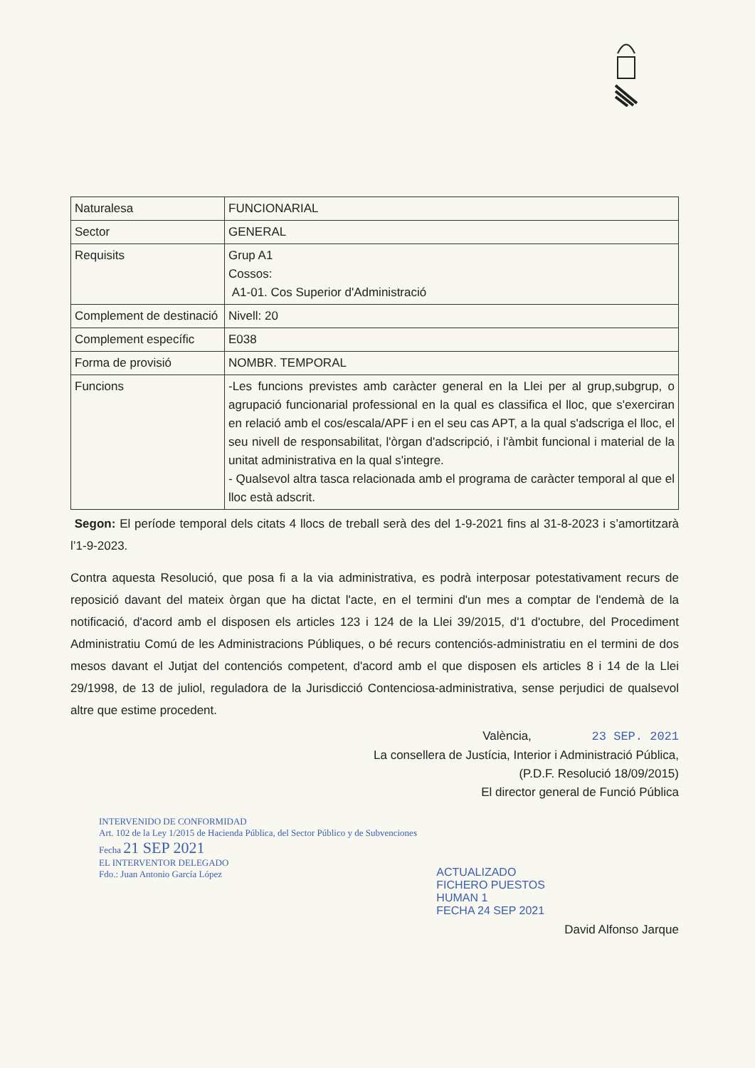| Naturalesa | FUNCIONARIAL |
| Sector | GENERAL |
| Requisits | Grup A1 Cossos: A1-01. Cos Superior d'Administració |
| Complement de destinació | Nivell: 20 |
| Complement específic | E038 |
| Forma de provisió | NOMBR. TEMPORAL |
| Funcions | -Les funcions previstes amb caràcter general en la Llei per al grup,subgrup, o agrupació funcionarial professional en la qual es classifica el lloc, que s'exerciran en relació amb el cos/escala/APF i en el seu cas APT, a la qual s'adscriga el lloc, el seu nivell de responsabilitat, l'òrgan d'adscripció, i l'àmbit funcional i material de la unitat administrativa en la qual s'integre. - Qualsevol altra tasca relacionada amb el programa de caràcter temporal al que el lloc està adscrit. |
Segon: El període temporal dels citats 4 llocs de treball serà des del 1-9-2021 fins al 31-8-2023 i s’amortitzarà l’1-9-2023.
Contra aquesta Resolució, que posa fi a la via administrativa, es podrà interposar potestativament recurs de reposició davant del mateix òrgan que ha dictat l'acte, en el termini d'un mes a comptar de l'endemà de la notificació, d'acord amb el disposen els articles 123 i 124 de la Llei 39/2015, d'1 d'octubre, del Procediment Administratiu Comú de les Administracions Públiques, o bé recurs contenciós-administratiu en el termini de dos mesos davant el Jutjat del contenciós competent, d'acord amb el que disposen els articles 8 i 14 de la Llei 29/1998, de 13 de juliol, reguladora de la Jurisdicció Contenciosa-administrativa, sense perjudici de qualsevol altre que estime procedent.
València, 23 SEP. 2021
La consellera de Justícia, Interior i Administració Pública,
(P.D.F. Resolució 18/09/2015)
El director general de Funció Pública
INTERVENIDO DE CONFORMIDAD
Art. 102 de la Ley 1/2015 de Hacienda Pública, del Sector Público y de Subvenciones
Fecha 21 SEP 2021
EL INTERVENTOR DELEGADO
Fdo.: Juan Antonio García López
ACTUALIZADO
FICHERO PUESTOS
HUMAN 1
FECHA 24 SEP 2021
David Alfonso Jarque